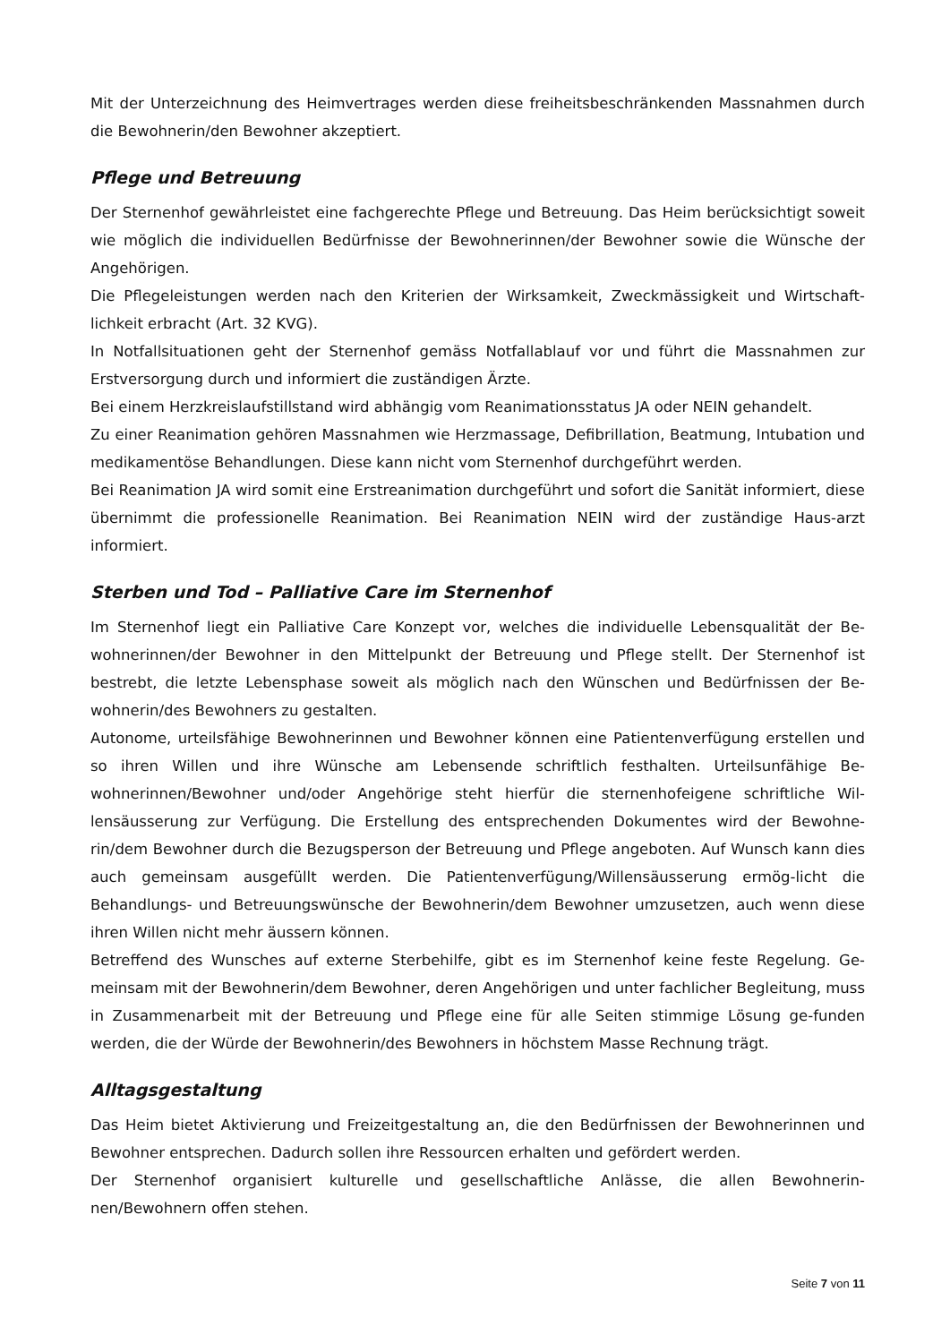Mit der Unterzeichnung des Heimvertrages werden diese freiheitsbeschränkenden Massnahmen durch die Bewohnerin/den Bewohner akzeptiert.
Pflege und Betreuung
Der Sternenhof gewährleistet eine fachgerechte Pflege und Betreuung. Das Heim berücksichtigt soweit wie möglich die individuellen Bedürfnisse der Bewohnerinnen/der Bewohner sowie die Wünsche der Angehörigen.
Die Pflegeleistungen werden nach den Kriterien der Wirksamkeit, Zweckmässigkeit und Wirtschaft-lichkeit erbracht (Art. 32 KVG).
In Notfallsituationen geht der Sternenhof gemäss Notfallablauf vor und führt die Massnahmen zur Erstversorgung durch und informiert die zuständigen Ärzte.
Bei einem Herzkreislaufstillstand wird abhängig vom Reanimationsstatus JA oder NEIN gehandelt.
Zu einer Reanimation gehören Massnahmen wie Herzmassage, Defibrillation, Beatmung, Intubation und medikamentöse Behandlungen. Diese kann nicht vom Sternenhof durchgeführt werden.
Bei Reanimation JA wird somit eine Erstreanimation durchgeführt und sofort die Sanität informiert, diese übernimmt die professionelle Reanimation. Bei Reanimation NEIN wird der zuständige Haus-arzt informiert.
Sterben und Tod – Palliative Care im Sternenhof
Im Sternenhof liegt ein Palliative Care Konzept vor, welches die individuelle Lebensqualität der Be-wohnerinnen/der Bewohner in den Mittelpunkt der Betreuung und Pflege stellt. Der Sternenhof ist bestrebt, die letzte Lebensphase soweit als möglich nach den Wünschen und Bedürfnissen der Be-wohnerin/des Bewohners zu gestalten.
Autonome, urteilsfähige Bewohnerinnen und Bewohner können eine Patientenverfügung erstellen und so ihren Willen und ihre Wünsche am Lebensende schriftlich festhalten. Urteilsunfähige Be-wohnerinnen/Bewohner und/oder Angehörige steht hierfür die sternenhofeigene schriftliche Wil-lensäusserung zur Verfügung. Die Erstellung des entsprechenden Dokumentes wird der Bewohne-rin/dem Bewohner durch die Bezugsperson der Betreuung und Pflege angeboten. Auf Wunsch kann dies auch gemeinsam ausgefüllt werden. Die Patientenverfügung/Willensäusserung ermög-licht die Behandlungs- und Betreuungswünsche der Bewohnerin/dem Bewohner umzusetzen, auch wenn diese ihren Willen nicht mehr äussern können.
Betreffend des Wunsches auf externe Sterbehilfe, gibt es im Sternenhof keine feste Regelung. Ge-meinsam mit der Bewohnerin/dem Bewohner, deren Angehörigen und unter fachlicher Begleitung, muss in Zusammenarbeit mit der Betreuung und Pflege eine für alle Seiten stimmige Lösung ge-funden werden, die der Würde der Bewohnerin/des Bewohners in höchstem Masse Rechnung trägt.
Alltagsgestaltung
Das Heim bietet Aktivierung und Freizeitgestaltung an, die den Bedürfnissen der Bewohnerinnen und Bewohner entsprechen. Dadurch sollen ihre Ressourcen erhalten und gefördert werden.
Der Sternenhof organisiert kulturelle und gesellschaftliche Anlässe, die allen Bewohnerin-nen/Bewohnern offen stehen.
Seite 7 von 11